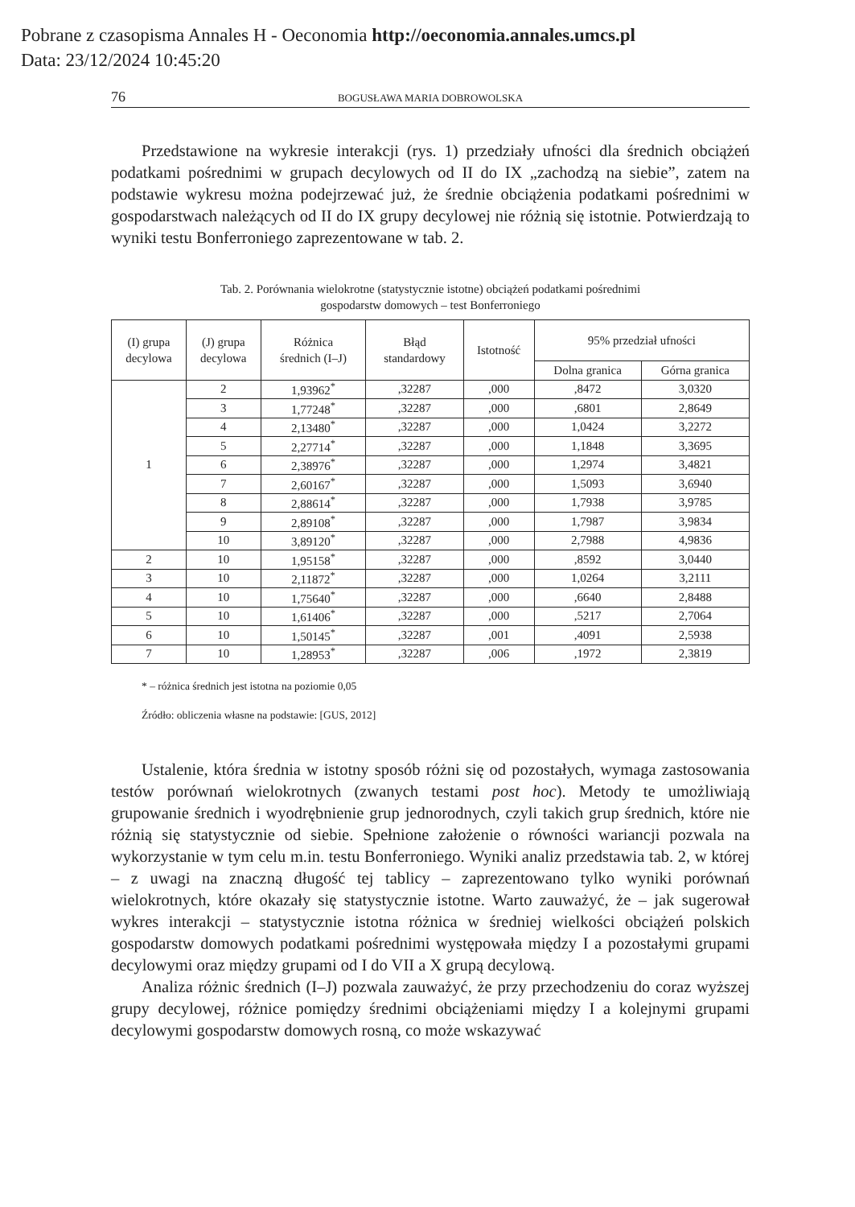Pobrane z czasopisma Annales H - Oeconomia http://oeconomia.annales.umcs.pl
Data: 23/12/2024 10:45:20
76 BOGUSŁAWA MARIA DOBROWOLSKA
Przedstawione na wykresie interakcji (rys. 1) przedziały ufności dla średnich obciążeń podatkami pośrednimi w grupach decylowych od II do IX „zachodzą na siebie”, zatem na podstawie wykresu można podejrzewać już, że średnie obciążenia podatkami pośrednimi w gospodarstwach należących od II do IX grupy decylowej nie różnią się istotnie. Potwierdzają to wyniki testu Bonferroniego zaprezentowane w tab. 2.
Tab. 2. Porównania wielokrotne (statystycznie istotne) obciążeń podatkami pośrednimi
gospodarstw domowych – test Bonferroniego
| (I) grupa decylowa | (J) grupa decylowa | Różnica średnich (I–J) | Błąd standardowy | Istotność | 95% przedział ufności | |
| --- | --- | --- | --- | --- | --- | --- |
| | | | | | Dolna granica | Górna granica |
| 1 | 2 | 1,93962<sup>*</sup> | ,32287 | ,000 | ,8472 | 3,0320 |
| | 3 | 1,77248<sup>*</sup> | ,32287 | ,000 | ,6801 | 2,8649 |
| | 4 | 2,13480<sup>*</sup> | ,32287 | ,000 | 1,0424 | 3,2272 |
| | 5 | 2,27714<sup>*</sup> | ,32287 | ,000 | 1,1848 | 3,3695 |
| | 6 | 2,38976<sup>*</sup> | ,32287 | ,000 | 1,2974 | 3,4821 |
| | 7 | 2,60167<sup>*</sup> | ,32287 | ,000 | 1,5093 | 3,6940 |
| | 8 | 2,88614<sup>*</sup> | ,32287 | ,000 | 1,7938 | 3,9785 |
| | 9 | 2,89108<sup>*</sup> | ,32287 | ,000 | 1,7987 | 3,9834 |
| | 10 | 3,89120<sup>*</sup> | ,32287 | ,000 | 2,7988 | 4,9836 |
| 2 | 10 | 1,95158<sup>*</sup> | ,32287 | ,000 | ,8592 | 3,0440 |
| 3 | 10 | 2,11872<sup>*</sup> | ,32287 | ,000 | 1,0264 | 3,2111 |
| 4 | 10 | 1,75640<sup>*</sup> | ,32287 | ,000 | ,6640 | 2,8488 |
| 5 | 10 | 1,61406<sup>*</sup> | ,32287 | ,000 | ,5217 | 2,7064 |
| 6 | 10 | 1,50145<sup>*</sup> | ,32287 | ,001 | ,4091 | 2,5938 |
| 7 | 10 | 1,28953<sup>*</sup> | ,32287 | ,006 | ,1972 | 2,3819 |
* – różnica średnich jest istotna na poziomie 0,05
Źródło: obliczenia własne na podstawie: [GUS, 2012]
Ustalenie, która średnia w istotny sposób różni się od pozostałych, wymaga zastosowania testów porównań wielokrotnych (zwanych testami post hoc). Metody te umożliwiają grupowanie średnich i wyodrębnienie grup jednorodnych, czyli takich grup średnich, które nie różnią się statystycznie od siebie. Spełnione założenie o równości wariancji pozwala na wykorzystanie w tym celu m.in. testu Bonferroniego. Wyniki analiz przedstawia tab. 2, w której – z uwagi na znaczną długość tej tablicy – zaprezentowano tylko wyniki porównań wielokrotnych, które okazały się statystycznie istotne. Warto zauważyć, że – jak sugerował wykres interakcji – statystycznie istotna różnica w średniej wielkości obciążeń polskich gospodarstw domowych podatkami pośrednimi występowała między I a pozostałymi grupami decylowymi oraz między grupami od I do VII a X grupą decylową.
Analiza różnic średnich (I–J) pozwala zauważyć, że przy przechodzeniu do coraz wyższej grupy decylowej, różnice pomiędzy średnimi obciążeniami między I a kolejnymi grupami decylowymi gospodarstw domowych rosną, co może wskazywać